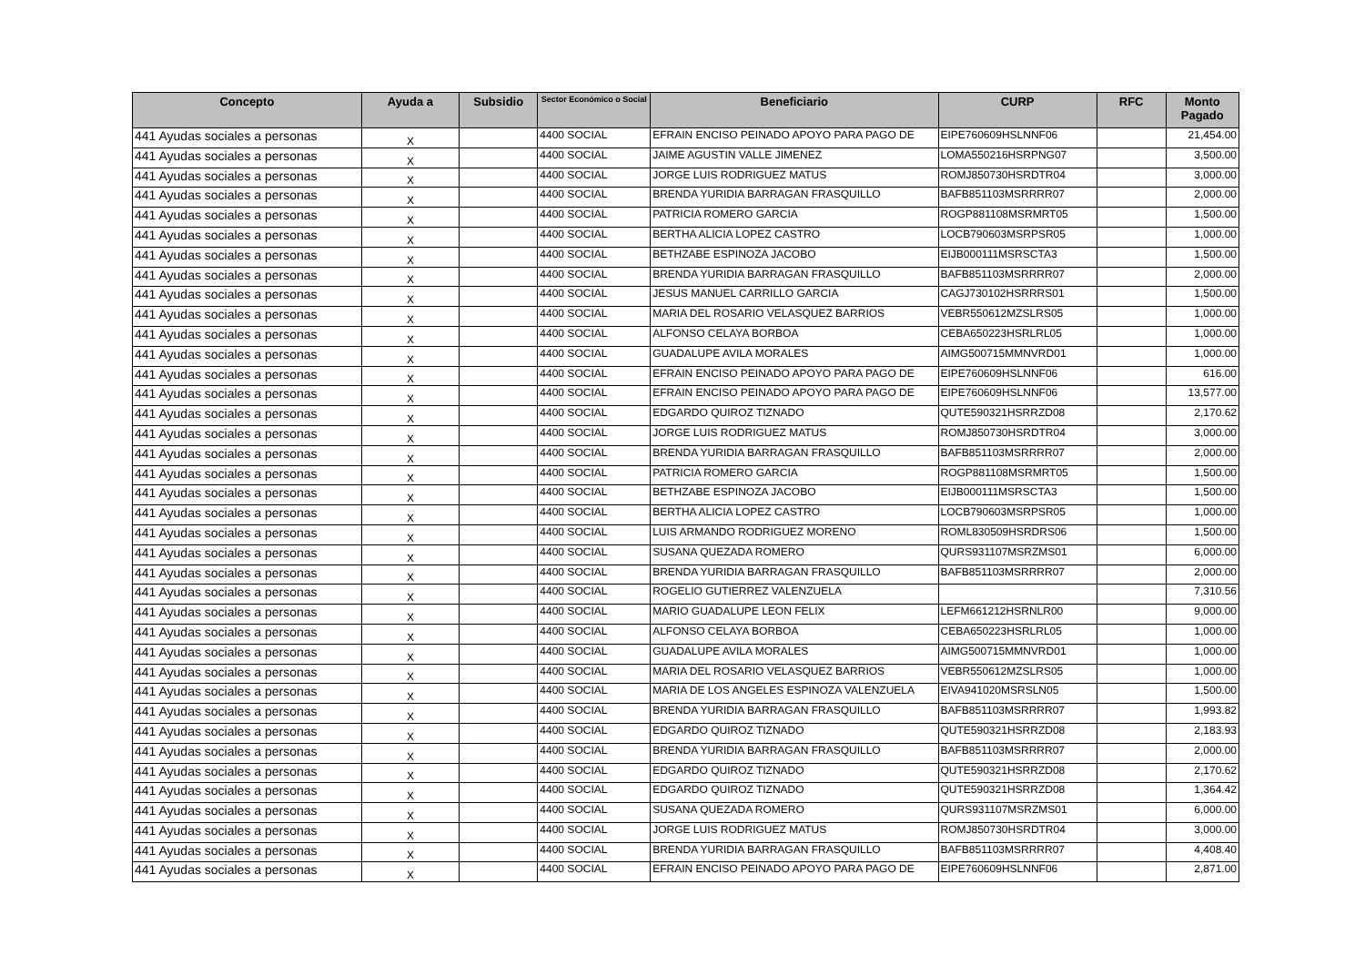| Concepto | Ayuda a | Subsidio | Sector Económico o Social | Beneficiario | CURP | RFC | Monto Pagado |
| --- | --- | --- | --- | --- | --- | --- | --- |
| 441 Ayudas sociales a personas | X | | 4400 SOCIAL | EFRAIN ENCISO PEINADO APOYO PARA PAGO DE | EIPE760609HSLNNF06 | | 21,454.00 |
| 441 Ayudas sociales a personas | X | | 4400 SOCIAL | JAIME AGUSTIN VALLE JIMENEZ | LOMA550216HSRPNG07 | | 3,500.00 |
| 441 Ayudas sociales a personas | X | | 4400 SOCIAL | JORGE LUIS RODRIGUEZ MATUS | ROMJ850730HSRDTR04 | | 3,000.00 |
| 441 Ayudas sociales a personas | X | | 4400 SOCIAL | BRENDA YURIDIA BARRAGAN FRASQUILLO | BAFB851103MSRRRR07 | | 2,000.00 |
| 441 Ayudas sociales a personas | X | | 4400 SOCIAL | PATRICIA ROMERO GARCIA | ROGP881108MSRMRT05 | | 1,500.00 |
| 441 Ayudas sociales a personas | X | | 4400 SOCIAL | BERTHA ALICIA LOPEZ CASTRO | LOCB790603MSRPSR05 | | 1,000.00 |
| 441 Ayudas sociales a personas | X | | 4400 SOCIAL | BETHZABE ESPINOZA JACOBO | EIJB000111MSRSCTA3 | | 1,500.00 |
| 441 Ayudas sociales a personas | X | | 4400 SOCIAL | BRENDA YURIDIA BARRAGAN FRASQUILLO | BAFB851103MSRRRR07 | | 2,000.00 |
| 441 Ayudas sociales a personas | X | | 4400 SOCIAL | JESUS MANUEL CARRILLO GARCIA | CAGJ730102HSRRRS01 | | 1,500.00 |
| 441 Ayudas sociales a personas | X | | 4400 SOCIAL | MARIA DEL ROSARIO VELASQUEZ BARRIOS | VEBR550612MZSLRS05 | | 1,000.00 |
| 441 Ayudas sociales a personas | X | | 4400 SOCIAL | ALFONSO CELAYA BORBOA | CEBA650223HSRLRL05 | | 1,000.00 |
| 441 Ayudas sociales a personas | X | | 4400 SOCIAL | GUADALUPE AVILA MORALES | AIMG500715MMNVRD01 | | 1,000.00 |
| 441 Ayudas sociales a personas | X | | 4400 SOCIAL | EFRAIN ENCISO PEINADO APOYO PARA PAGO DE | EIPE760609HSLNNF06 | | 616.00 |
| 441 Ayudas sociales a personas | X | | 4400 SOCIAL | EFRAIN ENCISO PEINADO APOYO PARA PAGO DE | EIPE760609HSLNNF06 | | 13,577.00 |
| 441 Ayudas sociales a personas | X | | 4400 SOCIAL | EDGARDO QUIROZ TIZNADO | QUTE590321HSRRZD08 | | 2,170.62 |
| 441 Ayudas sociales a personas | X | | 4400 SOCIAL | JORGE LUIS RODRIGUEZ MATUS | ROMJ850730HSRDTR04 | | 3,000.00 |
| 441 Ayudas sociales a personas | X | | 4400 SOCIAL | BRENDA YURIDIA BARRAGAN FRASQUILLO | BAFB851103MSRRRR07 | | 2,000.00 |
| 441 Ayudas sociales a personas | X | | 4400 SOCIAL | PATRICIA ROMERO GARCIA | ROGP881108MSRMRT05 | | 1,500.00 |
| 441 Ayudas sociales a personas | X | | 4400 SOCIAL | BETHZABE ESPINOZA JACOBO | EIJB000111MSRSCTA3 | | 1,500.00 |
| 441 Ayudas sociales a personas | X | | 4400 SOCIAL | BERTHA ALICIA LOPEZ CASTRO | LOCB790603MSRPSR05 | | 1,000.00 |
| 441 Ayudas sociales a personas | X | | 4400 SOCIAL | LUIS ARMANDO RODRIGUEZ MORENO | ROML830509HSRDRS06 | | 1,500.00 |
| 441 Ayudas sociales a personas | X | | 4400 SOCIAL | SUSANA QUEZADA ROMERO | QURS931107MSRZMS01 | | 6,000.00 |
| 441 Ayudas sociales a personas | X | | 4400 SOCIAL | BRENDA YURIDIA BARRAGAN FRASQUILLO | BAFB851103MSRRRR07 | | 2,000.00 |
| 441 Ayudas sociales a personas | X | | 4400 SOCIAL | ROGELIO GUTIERREZ VALENZUELA | | | 7,310.56 |
| 441 Ayudas sociales a personas | X | | 4400 SOCIAL | MARIO GUADALUPE LEON FELIX | LEFM661212HSRNLR00 | | 9,000.00 |
| 441 Ayudas sociales a personas | X | | 4400 SOCIAL | ALFONSO CELAYA BORBOA | CEBA650223HSRLRL05 | | 1,000.00 |
| 441 Ayudas sociales a personas | X | | 4400 SOCIAL | GUADALUPE AVILA MORALES | AIMG500715MMNVRD01 | | 1,000.00 |
| 441 Ayudas sociales a personas | X | | 4400 SOCIAL | MARIA DEL ROSARIO VELASQUEZ BARRIOS | VEBR550612MZSLRS05 | | 1,000.00 |
| 441 Ayudas sociales a personas | X | | 4400 SOCIAL | MARIA DE LOS ANGELES ESPINOZA VALENZUELA | EIVA941020MSRSLN05 | | 1,500.00 |
| 441 Ayudas sociales a personas | X | | 4400 SOCIAL | BRENDA YURIDIA BARRAGAN FRASQUILLO | BAFB851103MSRRRR07 | | 1,993.82 |
| 441 Ayudas sociales a personas | X | | 4400 SOCIAL | EDGARDO QUIROZ TIZNADO | QUTE590321HSRRZD08 | | 2,183.93 |
| 441 Ayudas sociales a personas | X | | 4400 SOCIAL | BRENDA YURIDIA BARRAGAN FRASQUILLO | BAFB851103MSRRRR07 | | 2,000.00 |
| 441 Ayudas sociales a personas | X | | 4400 SOCIAL | EDGARDO QUIROZ TIZNADO | QUTE590321HSRRZD08 | | 2,170.62 |
| 441 Ayudas sociales a personas | X | | 4400 SOCIAL | EDGARDO QUIROZ TIZNADO | QUTE590321HSRRZD08 | | 1,364.42 |
| 441 Ayudas sociales a personas | X | | 4400 SOCIAL | SUSANA QUEZADA ROMERO | QURS931107MSRZMS01 | | 6,000.00 |
| 441 Ayudas sociales a personas | X | | 4400 SOCIAL | JORGE LUIS RODRIGUEZ MATUS | ROMJ850730HSRDTR04 | | 3,000.00 |
| 441 Ayudas sociales a personas | X | | 4400 SOCIAL | BRENDA YURIDIA BARRAGAN FRASQUILLO | BAFB851103MSRRRR07 | | 4,408.40 |
| 441 Ayudas sociales a personas | X | | 4400 SOCIAL | EFRAIN ENCISO PEINADO APOYO PARA PAGO DE | EIPE760609HSLNNF06 | | 2,871.00 |